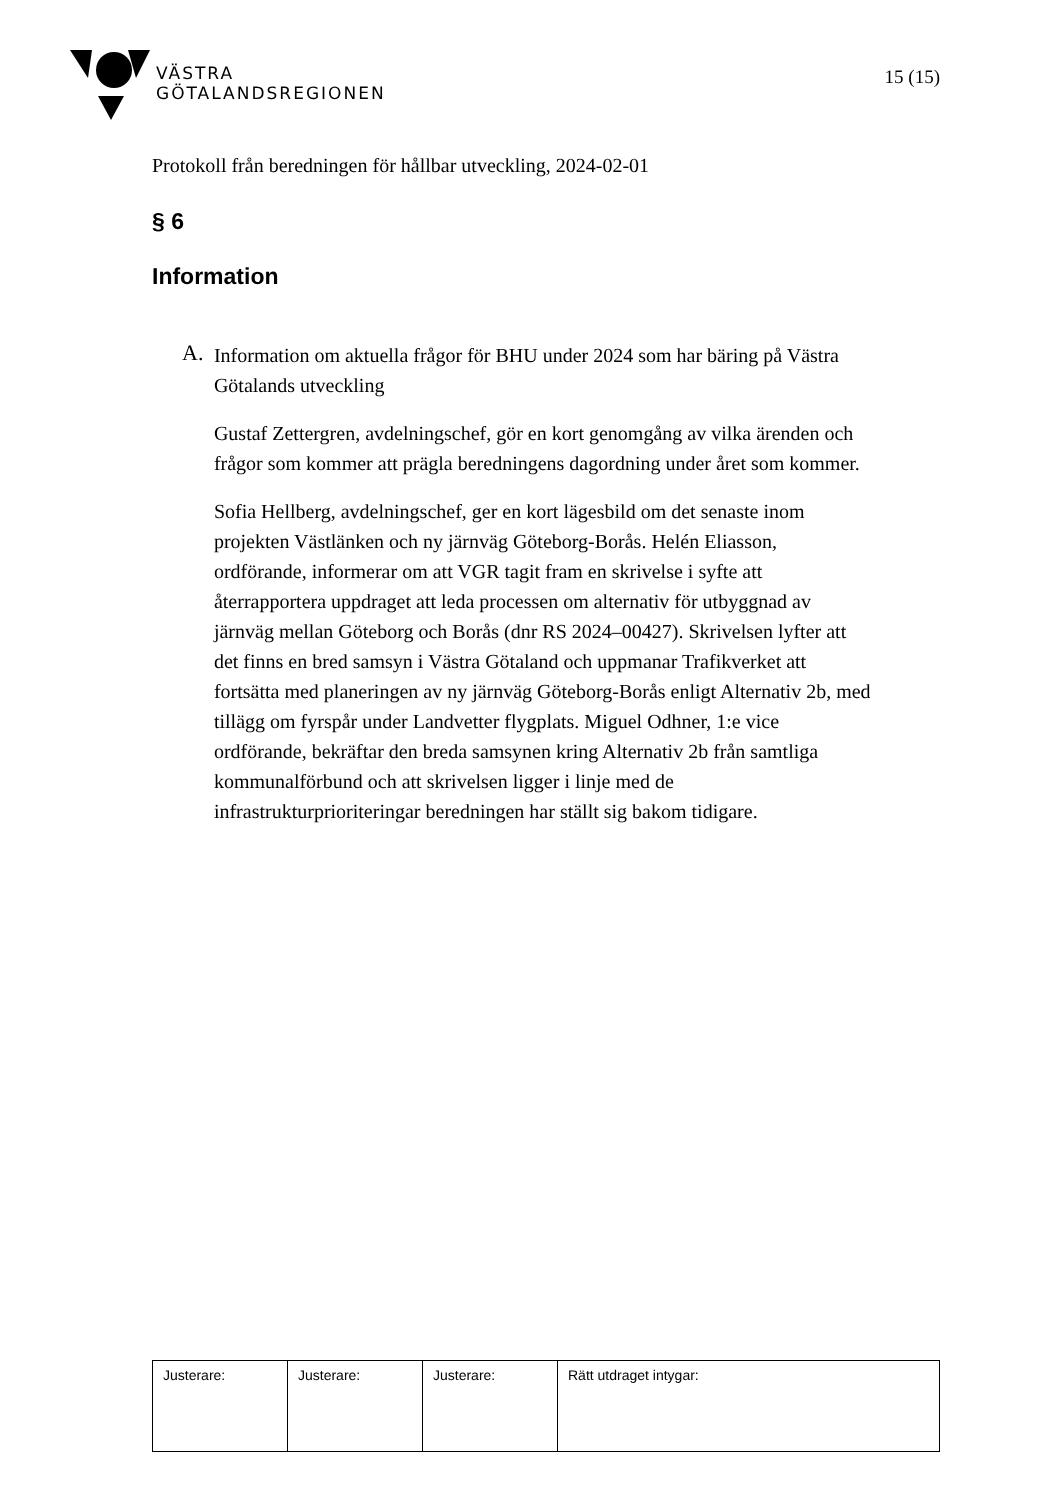VÄSTRA
GÖTALANDSREGIONEN
15 (15)
Protokoll från beredningen för hållbar utveckling, 2024-02-01
§ 6
Information
A.
Information om aktuella frågor för BHU under 2024 som har bäring på Västra Götalands utveckling
Gustaf Zettergren, avdelningschef, gör en kort genomgång av vilka ärenden och frågor som kommer att prägla beredningens dagordning under året som kommer.
Sofia Hellberg, avdelningschef, ger en kort lägesbild om det senaste inom projekten Västlänken och ny järnväg Göteborg-Borås. Helén Eliasson, ordförande, informerar om att VGR tagit fram en skrivelse i syfte att återrapportera uppdraget att leda processen om alternativ för utbyggnad av järnväg mellan Göteborg och Borås (dnr RS 2024–00427). Skrivelsen lyfter att det finns en bred samsyn i Västra Götaland och uppmanar Trafikverket att fortsätta med planeringen av ny järnväg Göteborg-Borås enligt Alternativ 2b, med tillägg om fyrspår under Landvetter flygplats. Miguel Odhner, 1:e vice ordförande, bekräftar den breda samsynen kring Alternativ 2b från samtliga kommunalförbund och att skrivelsen ligger i linje med de infrastrukturprioriteringar beredningen har ställt sig bakom tidigare.
| Justerare: | Justerare: | Justerare: | Rätt utdraget intygar: |